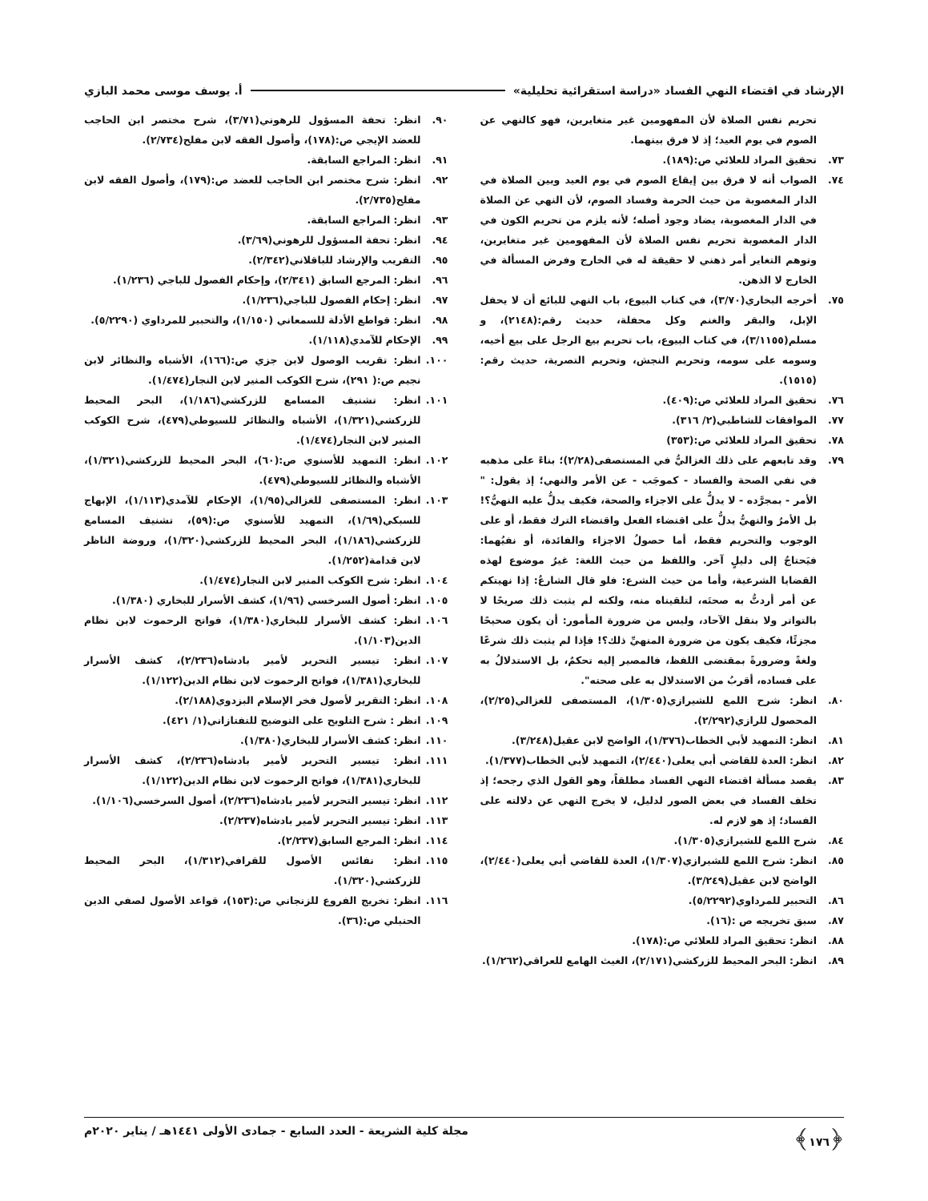الإرشاد في اقتضاء النهي الفساد «دراسة استقرائية تحليلية» أ. يوسف موسى محمد البازي
تحريم نفس الصلاة لأن المفهومين غير متغايرين، فهو كالنهي عن الصوم في يوم العيد؛ إذ لا فرق بينهما.
٧٣. تحقيق المراد للعلائي ص:(١٨٩).
٧٤. الصواب أنه لا فرق بين إيقاع الصوم في يوم العيد وبين الصلاة في الدار المغصوبة من حيث الحرمة وفساد الصوم، لأن النهي عن الصلاة في الدار المغصوبة، يضاد وجود أصله؛ لأنه يلزم من تحريم الكون في الدار المغصوبة تحريم نفس الصلاة لأن المفهومين غير متغايرين، وتوهم التغاير أمر ذهني لا حقيقة له في الخارج وفرض المسألة في الخارج لا الذهن.
٧٥. أخرجه البخاري(٣/٧٠)، في كتاب البيوع، باب النهي للبائع أن لا يحفل الإبل، والبقر والغنم وكل محفلة، حديث رقم:(٢١٤٨)، و مسلم(٣/١١٥٥)، في كتاب البيوع، باب تحريم بيع الرجل على بيع أخيه، وسومه على سومه، وتحريم النجش، وتحريم التصرية، حديث رقم:(١٥١٥).
٧٦. تحقيق المراد للعلائي ص:(٤٠٩).
٧٧. الموافقات للشاطبي(٢/ ٣١٦).
٧٨. تحقيق المراد للعلائي ص:(٣٥٣)
٧٩. وقد تابعهم على ذلك الغزاليُّ في المستصفى(٢/٢٨)؛ بناءً على مذهبه في نفي الصحة والفساد - كموجَب - عن الأمر والنهي؛ إذ يقول: " الأمر - بمجرَّده - لا يدلُّ على الاجزاء والصحة، فكيف يدلُّ عليه النهيُّ؟! بل الأمرُ والنهيُّ يدلُّ على اقتضاء الفعل واقتضاء الترك فقط، أو على الوجوب والتحريم فقط، أما حصولُ الاجزاء والفائدة، أو نفيُهما: فيَحتاجُ إلى دليلٍ آخر. واللفظ من حيث اللغة: غيرُ موضوع لهذه القضايا الشرعية، وأما من حيث الشرع: فلو قال الشارعُ: إذا نهيتكم عن أمر أردتُّ به صحتَه، لتلقيناه منه، ولكنه لم يثبت ذلك صريحًا لا بالتواتر ولا بنقل الآحاد، وليس من ضرورة المأمور: أن يكون صحيحًا مجزئًا، فكيف يكون من ضرورة المنهيِّ ذلك؟! فإذا لم يثبت ذلك شرعًا ولغةً وضرورةً بمقتضى اللفظ، فالمصير إليه تحكمٌ، بل الاستدلالُ به على فساده، أقربُ من الاستدلال به على صحته".
٨٠. انظر: شرح اللمع للشيرازي(١/٣٠٥)، المستصفى للغزالي(٢/٢٥)، المحصول للرازي(٢/٢٩٢).
٨١. انظر: التمهيد لأبي الخطاب(١/٣٧٦)، الواضح لابن عقيل(٣/٢٤٨).
٨٢. انظر: العدة للقاضي أبي يعلى(٢/٤٤٠)، التمهيد لأبي الخطاب(١/٣٧٧).
٨٣. يقصد مسألة اقتضاء النهي الفساد مطلقاً، وهو القول الذي رجحه؛ إذ تخلف الفساد في بعض الصور لدليل، لا يخرج النهي عن دلالته على الفساد؛ إذ هو لازم له.
٨٤. شرح اللمع للشيرازي(١/٣٠٥).
٨٥. انظر: شرح اللمع للشيرازي(١/٣٠٧)، العدة للقاضي أبي يعلى(٢/٤٤٠)، الواضح لابن عقيل(٣/٢٤٩).
٨٦. التحبير للمرداوي(٥/٢٢٩٢).
٨٧. سبق تخريجه ص :(١٦).
٨٨. انظر: تحقيق المراد للعلائي ص:(١٧٨).
٨٩. انظر: البحر المحيط للزركشي(٢/١٧١)، الغيث الهامع للعراقي(١/٢٦٢).
٩٠. انظر: تحفة المسؤول للرهوني(٣/٧١)، شرح مختصر ابن الحاجب للعضد الإيجي ص:(١٧٨)، وأصول الفقه لابن مفلح(٢/٧٣٤).
٩١. انظر: المراجع السابقة.
٩٢. انظر: شرح مختصر ابن الحاجب للعضد ص:(١٧٩)، وأصول الفقه لابن مفلح(٢/٧٣٥).
٩٣. انظر: المراجع السابقة.
٩٤. انظر: تحفة المسؤول للرهوني(٣/٦٩).
٩٥. التقريب والإرشاد للباقلاني(٢/٣٤٢).
٩٦. انظر: المرجع السابق (٢/٣٤١)، وإحكام الفصول للباجي (١/٢٣٦).
٩٧. انظر: إحكام الفصول للباجي(١/٢٣٦).
٩٨. انظر: قواطع الأدلة للسمعاني (١/١٥٠)، والتحبير للمرداوي (٥/٢٢٩٠).
٩٩. الإحكام للآمدي(١/١١٨).
١٠٠. انظر: تقريب الوصول لابن جزي ص:(١٦٦)، الأشباه والنظائر لابن نجيم ص:( ٢٩١)، شرح الكوكب المنير لابن النجار(١/٤٧٤).
١٠١. انظر: تشنيف المسامع للزركشي(١/١٨٦)، البحر المحيط للزركشي(١/٣٢١)، الأشباه والنظائر للسيوطي(٤٧٩)، شرح الكوكب المنير لابن النجار(١/٤٧٤).
١٠٢. انظر: التمهيد للأسنوي ص:(٦٠)، البحر المحيط للزركشي(١/٣٢١)، الأشباه والنظائر للسيوطي(٤٧٩).
١٠٣. انظر: المستصفى للغزالي(١/٩٥)، الإحكام للآمدي(١/١١٣)، الإبهاج للسبكي(١/٦٩)، التمهيد للأسنوي ص:(٥٩)، تشنيف المسامع للزركشي(١/١٨٦)، البحر المحيط للزركشي(١/٣٢٠)، وروضة الناظر لابن قدامة(١/٢٥٢).
١٠٤. انظر: شرح الكوكب المنير لابن النجار(١/٤٧٤).
١٠٥. انظر: أصول السرخسي (١/٩٦)، كشف الأسرار للبخاري (١/٣٨٠).
١٠٦. انظر: كشف الأسرار للبخاري(١/٣٨٠)، فواتح الرحموت لابن نظام الدين(١/١٠٣).
١٠٧. انظر: تيسير التحرير لأمير بادشاه(٢/٢٣٦)، كشف الأسرار للبخاري(١/٣٨١)، فواتح الرحموت لابن نظام الدين(١/١٢٢).
١٠٨. انظر: التقرير لأصول فخر الإسلام البزدوي(٢/١٨٨).
١٠٩. انظر : شرح التلويح على التوضيح للتفتازاني(١/ ٤٢١).
١١٠. انظر: كشف الأسرار للبخاري(١/٣٨٠).
١١١. انظر: تيسير التحرير لأمير بادشاه(٢/٢٣٦)، كشف الأسرار للبخاري(١/٣٨١)، فواتح الرحموت لابن نظام الدين(١/١٢٢).
١١٢. انظر: تيسير التحرير لأمير بادشاه(٢/٢٣٦)، أصول السرخسي(١/١٠٦).
١١٣. انظر: تيسير التحرير لأمير بادشاه(٢/٢٣٧).
١١٤. انظر: المرجع السابق(٢/٢٣٧).
١١٥. انظر: نفائس الأصول للقرافي(١/٣١٢)، البحر المحيط للزركشي(١/٣٢٠).
١١٦. انظر: تخريج الفروع للزنجاني ص:(١٥٣)، قواعد الأصول لصفي الدين الحنبلي ص:(٣٦).
﴿١٧٦﴾ مجلة كلية الشريعة - العدد السابع - جمادى الأولى ١٤٤١هـ / يناير ٢٠٢٠م